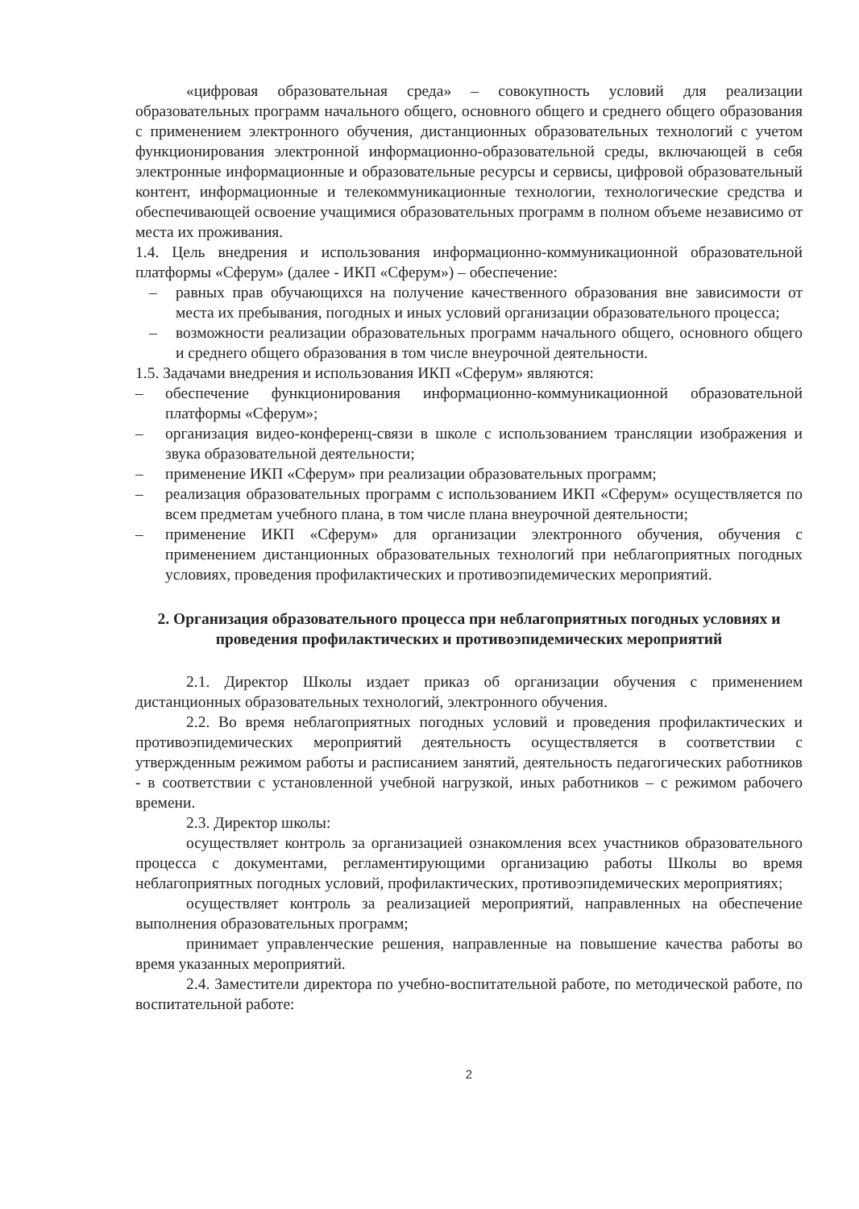«цифровая образовательная среда» – совокупность условий для реализации образовательных программ начального общего, основного общего и среднего общего образования с применением электронного обучения, дистанционных образовательных технологий с учетом функционирования электронной информационно-образовательной среды, включающей в себя электронные информационные и образовательные ресурсы и сервисы, цифровой образовательный контент, информационные и телекоммуникационные технологии, технологические средства и обеспечивающей освоение учащимися образовательных программ в полном объеме независимо от места их проживания.
1.4. Цель внедрения и использования информационно-коммуникационной образовательной платформы «Сферум» (далее - ИКП «Сферум») – обеспечение:
– равных прав обучающихся на получение качественного образования вне зависимости от места их пребывания, погодных и иных условий организации образовательного процесса;
– возможности реализации образовательных программ начального общего, основного общего и среднего общего образования в том числе внеурочной деятельности.
1.5. Задачами внедрения и использования ИКП «Сферум» являются:
– обеспечение функционирования информационно-коммуникационной образовательной платформы «Сферум»;
– организация видео-конференц-связи в школе с использованием трансляции изображения и звука образовательной деятельности;
– применение ИКП «Сферум» при реализации образовательных программ;
– реализация образовательных программ с использованием ИКП «Сферум» осуществляется по всем предметам учебного плана, в том числе плана внеурочной деятельности;
– применение ИКП «Сферум» для организации электронного обучения, обучения с применением дистанционных образовательных технологий при неблагоприятных погодных условиях, проведения профилактических и противоэпидемических мероприятий.
2. Организация образовательного процесса при неблагоприятных погодных условиях и проведения профилактических и противоэпидемических мероприятий
2.1. Директор Школы издает приказ об организации обучения с применением дистанционных образовательных технологий, электронного обучения.
2.2. Во время неблагоприятных погодных условий и проведения профилактических и противоэпидемических мероприятий деятельность осуществляется в соответствии с утвержденным режимом работы и расписанием занятий, деятельность педагогических работников - в соответствии с установленной учебной нагрузкой, иных работников – с режимом рабочего времени.
2.3. Директор школы:
осуществляет контроль за организацией ознакомления всех участников образовательного процесса с документами, регламентирующими организацию работы Школы во время неблагоприятных погодных условий, профилактических, противоэпидемических мероприятиях;
осуществляет контроль за реализацией мероприятий, направленных на обеспечение выполнения образовательных программ;
принимает управленческие решения, направленные на повышение качества работы во время указанных мероприятий.
2.4. Заместители директора по учебно-воспитательной работе, по методической работе, по воспитательной работе:
2